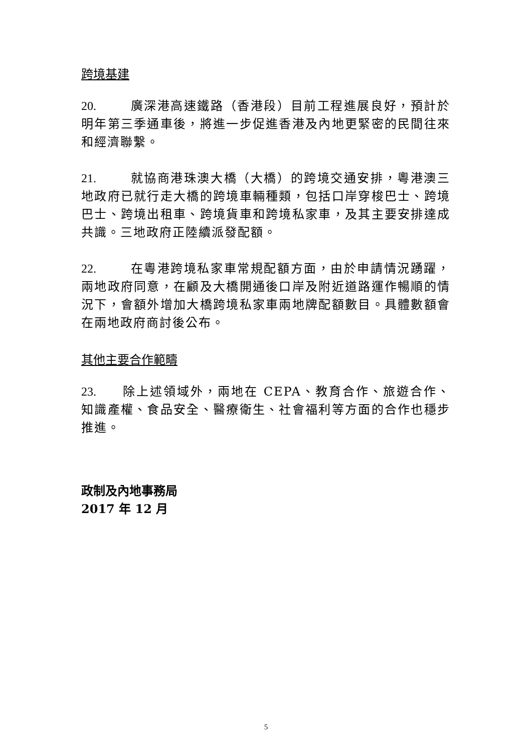跨境基建
20. 廣深港高速鐵路（香港段）目前工程進展良好，預計於明年第三季通車後，將進一步促進香港及內地更緊密的民間往來和經濟聯繫。
21. 就協商港珠澳大橋（大橋）的跨境交通安排，粵港澳三地政府已就行走大橋的跨境車輛種類，包括口岸穿梭巴士、跨境巴士、跨境出租車、跨境貨車和跨境私家車，及其主要安排達成共識。三地政府正陸續派發配額。
22. 在粵港跨境私家車常規配額方面，由於申請情況踴躍，兩地政府同意，在顧及大橋開通後口岸及附近道路運作暢順的情況下，會額外增加大橋跨境私家車兩地牌配額數目。具體數額會在兩地政府商討後公布。
其他主要合作範疇
23. 除上述領域外，兩地在 CEPA、教育合作、旅遊合作、知識產權、食品安全、醫療衛生、社會福利等方面的合作也穩步推進。
政制及內地事務局
2017 年 12 月
5